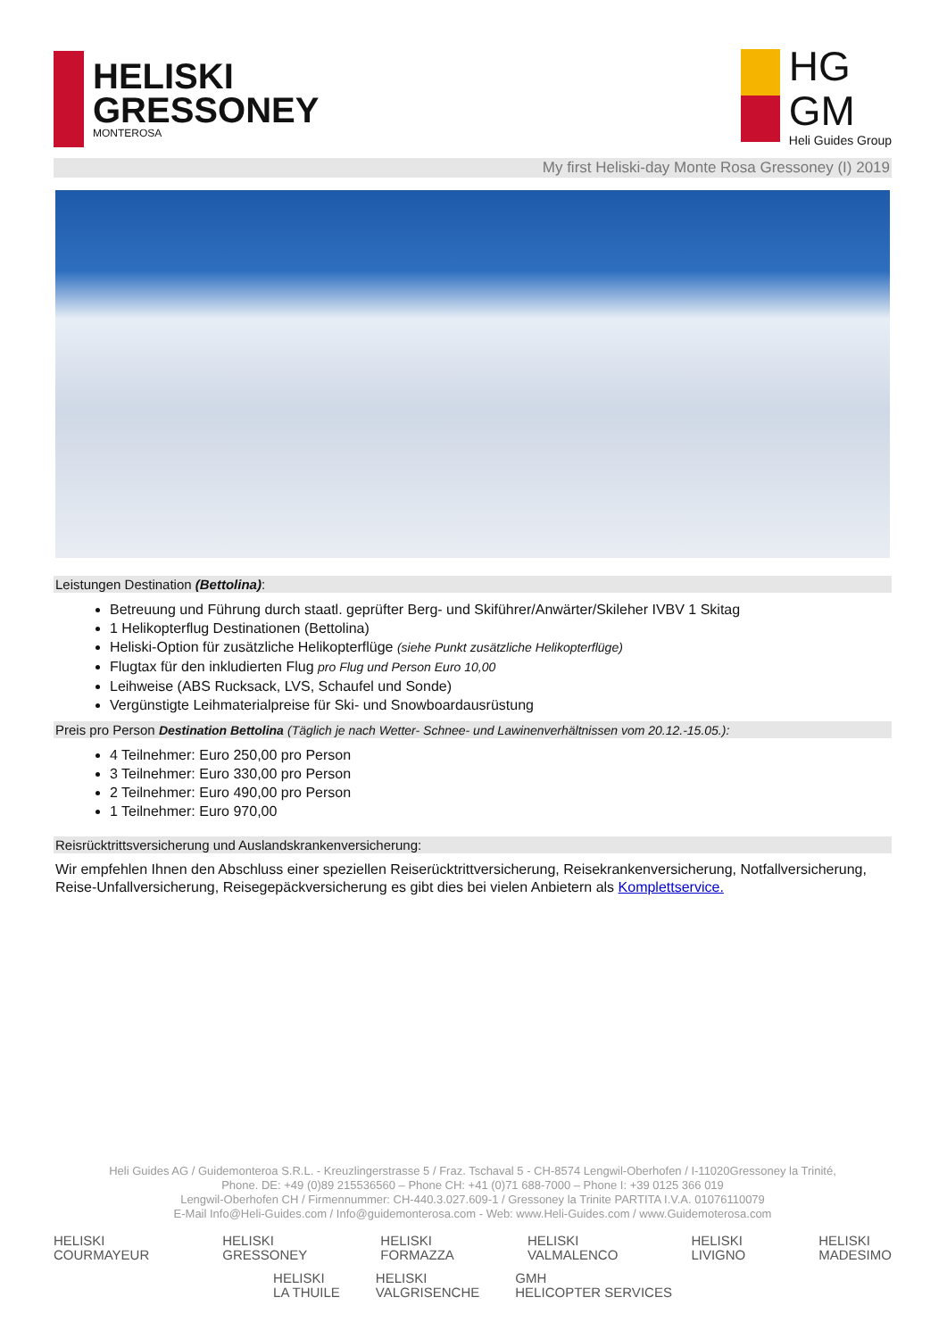HELISKI
GRESSONEY
MONTEROSA
HG
GM
Heli Guides Group
My first Heliski-day Monte Rosa Gressoney (I) 2019
Leistungen Destination (Bettolina):
Betreuung und Führung durch staatl. geprüfter Berg- und Skiführer/Anwärter/Skileher IVBV 1 Skitag
1 Helikopterflug Destinationen (Bettolina)
Heliski-Option für zusätzliche Helikopterflüge (siehe Punkt zusätzliche Helikopterflüge)
Flugtax für den inkludierten Flug pro Flug und Person Euro 10,00
Leihweise (ABS Rucksack, LVS, Schaufel und Sonde)
Vergünstigte Leihmaterialpreise für Ski- und Snowboardausrüstung
Preis pro Person Destination Bettolina (Täglich je nach Wetter- Schnee- und Lawinenverhältnissen vom 20.12.-15.05.):
4 Teilnehmer: Euro 250,00 pro Person
3 Teilnehmer: Euro 330,00 pro Person
2 Teilnehmer: Euro 490,00 pro Person
1 Teilnehmer: Euro 970,00
Reisrücktrittsversicherung und Auslandskrankenversicherung:
Wir empfehlen Ihnen den Abschluss einer speziellen Reiserücktrittversicherung, Reisekrankenversicherung, Notfallversicherung, Reise-Unfallversicherung, Reisegepäckversicherung es gibt dies bei vielen Anbietern als Komplettservice.
Heli Guides AG / Guidemonteroa S.R.L. - Kreuzlingerstrasse 5 / Fraz. Tschaval 5 - CH-8574 Lengwil-Oberhofen / I-11020Gressoney la Trinité,
Phone. DE: +49 (0)89 215536560 – Phone CH: +41 (0)71 688-7000 – Phone I: +39 0125 366 019
Lengwil-Oberhofen CH / Firmennummer: CH-440.3.027.609-1 / Gressoney la Trinite PARTITA I.V.A. 01076110079
E-Mail Info@Heli-Guides.com / Info@guidemonterosa.com - Web: www.Heli-Guides.com / www.Guidemoterosa.com
HELISKI
COURMAYEUR
HELISKI
GRESSONEY
HELISKI
FORMAZZA
HELISKI
VALMALENCO
HELISKI
LIVIGNO
HELISKI
MADESIMO
HELISKI
LA THUILE
HELISKI
VALGRISENCHE
GMH
HELICOPTER SERVICES